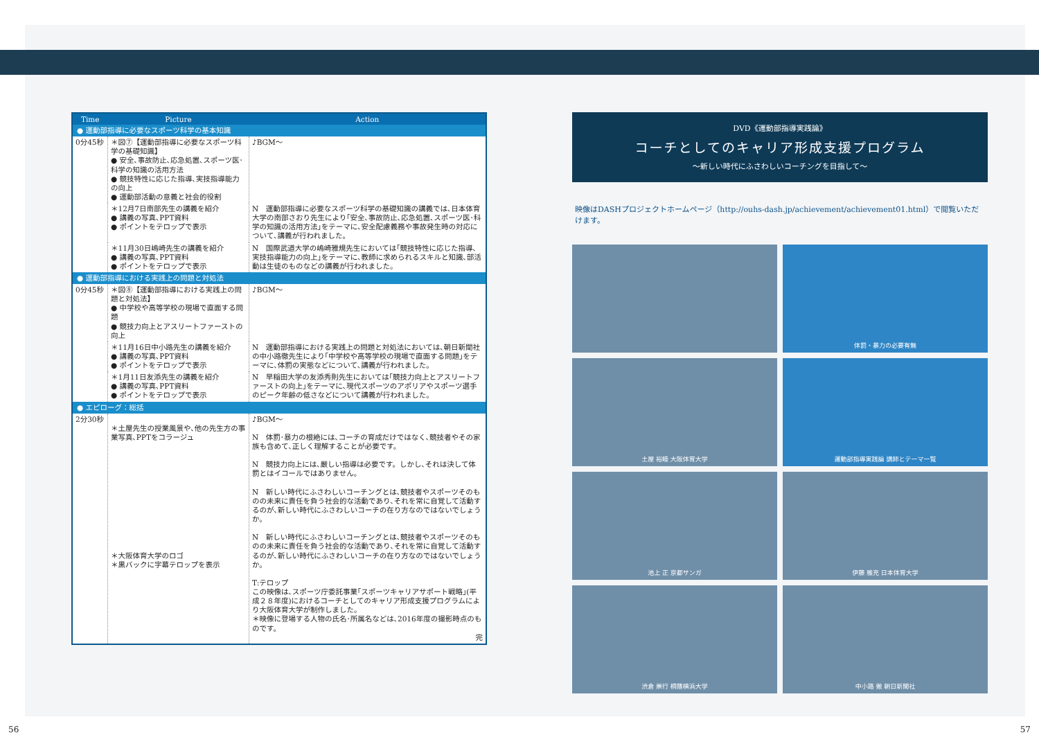| Time | Picture | Action |
| --- | --- | --- |
| ● 運動部指導に必要なスポーツ科学の基本知識 | | |
| 0分45秒 | ＊図⑦【運動部指導に必要なスポーツ科学の基礎知識】 ● 安全､事故防止､応急処置､スポーツ医･科学の知識の活用方法 ● 競技特性に応じた指導､実技指導能力の向上 ● 運動部活動の意義と社会的役割 | ♪BGM〜 |
| | ＊12月7日南部先生の講義を紹介 ● 講義の写真､PPT資料 ● ポイントをテロップで表示 | N 運動部指導に必要なスポーツ科学の基礎知識の講義では､日本体育大学の南部さおり先生により｢安全､事故防止､応急処置､スポーツ医･科学の知識の活用方法｣をテーマに､安全配慮義務や事故発生時の対応について､講義が行われました。 |
| | ＊11月30日嶋崎先生の講義を紹介 ● 講義の写真､PPT資料 ● ポイントをテロップで表示 | N 国際武道大学の嶋崎雅規先生においては｢競技特性に応じた指導､実技指導能力の向上｣をテーマに､教師に求められるスキルと知識､部活動は生徒のものなどの講義が行われました。 |
| ● 運動部指導における実践上の問題と対処法 | | |
| 0分45秒 | ＊図⑧【運動部指導における実践上の問題と対処法】 ● 中学校や高等学校の現場で直面する問題 ● 競技力向上とアスリートファーストの向上 | ♪BGM〜 |
| | ＊11月16日中小路先生の講義を紹介 ● 講義の写真､PPT資料 ● ポイントをテロップで表示 | N 運動部指導における実践上の問題と対処法においては､朝日新聞社の中小路徹先生により｢中学校や高等学校の現場で直面する問題｣をテーマに､体罰の実態などについて､講義が行われました。 |
| | ＊1月11日友添先生の講義を紹介 ● 講義の写真､PPT資料 ● ポイントをテロップで表示 | N 早稲田大学の友添秀則先生においては｢競技力向上とアスリートファーストの向上｣をテーマに､現代スポーツのアポリアやスポーツ選手のピーク年齢の低さなどについて講義が行われました。 |
| ● エピローグ：総括 | | |
| 2分30秒 | ＊土屋先生の授業風景や､他の先生方の事業写真､PPTをコラージュ ＊大阪体育大学のロゴ ＊黒バックに字幕テロップを表示 | ♪BGM〜 N 体罰･暴力の根絶には､コーチの育成だけではなく､競技者やその家族も含めて､正しく理解することが必要です。 N 競技力向上には､厳しい指導は必要です。しかし､それは決して体罰とはイコールではありません。 N 新しい時代にふさわしいコーチングとは､競技者やスポーツそのものの未来に責任を負う社会的な活動であり､それを常に自覚して活動するのが､新しい時代にふさわしいコーチの在り方なのではないでしょうか。 N 新しい時代にふさわしいコーチングとは､競技者やスポーツそのものの未来に責任を負う社会的な活動であり､それを常に自覚して活動するのが､新しい時代にふさわしいコーチの在り方なのではないでしょうか。 T:テロップ この映像は､スポーツ庁委託事業｢スポーツキャリアサポート戦略｣(平成２８年度)におけるコーチとしてのキャリア形成支援プログラムにより大阪体育大学が制作しました。 ＊映像に登場する人物の氏名･所属名などは､2016年度の撮影時点のものです。 完 |
DVD《運動部指導実践論》
コーチとしてのキャリア形成支援プログラム
〜新しい時代にふさわしいコーチングを目指して〜
映像はDASHプロジェクトホームページ（http://ouhs-dash.jp/achievement/achievement01.html）で閲覧いただけます。
体罰・暴力の必要有無
土屋 裕睦 大阪体育大学
運動部指導実践論 講師とテーマ一覧
池上 正 京都サンガ
伊藤 雅充 日本体育大学
渋倉 崇行 桐蔭横浜大学
中小路 徹 朝日新聞社
56 57